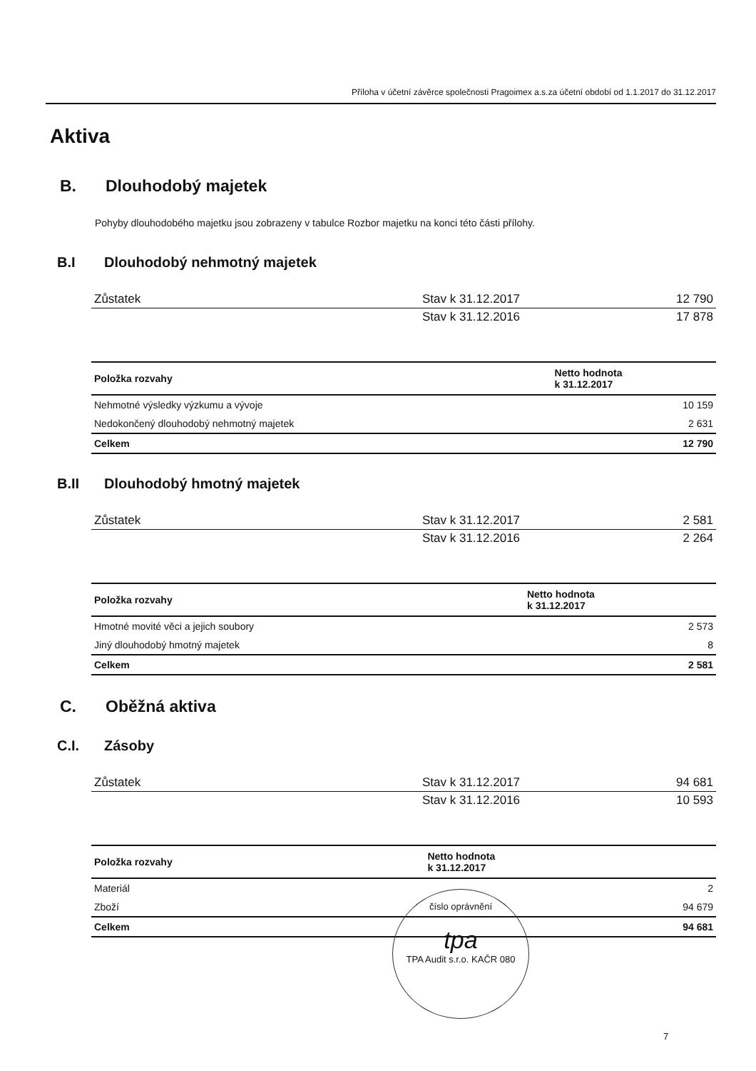Příloha v účetní závěrce společnosti Pragoimex a.s.za účetní období od 1.1.2017 do 31.12.2017
Aktiva
B. Dlouhodobý majetek
Pohyby dlouhodobého majetku jsou zobrazeny v tabulce Rozbor majetku na konci této části přílohy.
B.I Dlouhodobý nehmotný majetek
| Zůstatek | Stav k 31.12.2017 | 12 790 |
| | Stav k 31.12.2016 | 17 878 |
| Položka rozvahy | Netto hodnota k 31.12.2017 |
| --- | --- |
| Nehmotné výsledky výzkumu a vývoje | 10 159 |
| Nedokončený dlouhodobý nehmotný majetek | 2 631 |
| Celkem | 12 790 |
B.II Dlouhodobý hmotný majetek
| Zůstatek | Stav k 31.12.2017 | 2 581 |
| | Stav k 31.12.2016 | 2 264 |
| Položka rozvahy | Netto hodnota k 31.12.2017 |
| --- | --- |
| Hmotné movité věci a jejich soubory | 2 573 |
| Jiný dlouhodobý hmotný majetek | 8 |
| Celkem | 2 581 |
C. Oběžná aktiva
C.I. Zásoby
| Zůstatek | Stav k 31.12.2017 | 94 681 |
| | Stav k 31.12.2016 | 10 593 |
| Položka rozvahy | Netto hodnota k 31.12.2017 |
| --- | --- |
| Materiál | 2 |
| Zboží | 94 679 |
| Celkem | 94 681 |
číslo oprávnění
tpa
TPA Audit s.r.o. KAČR 080
7